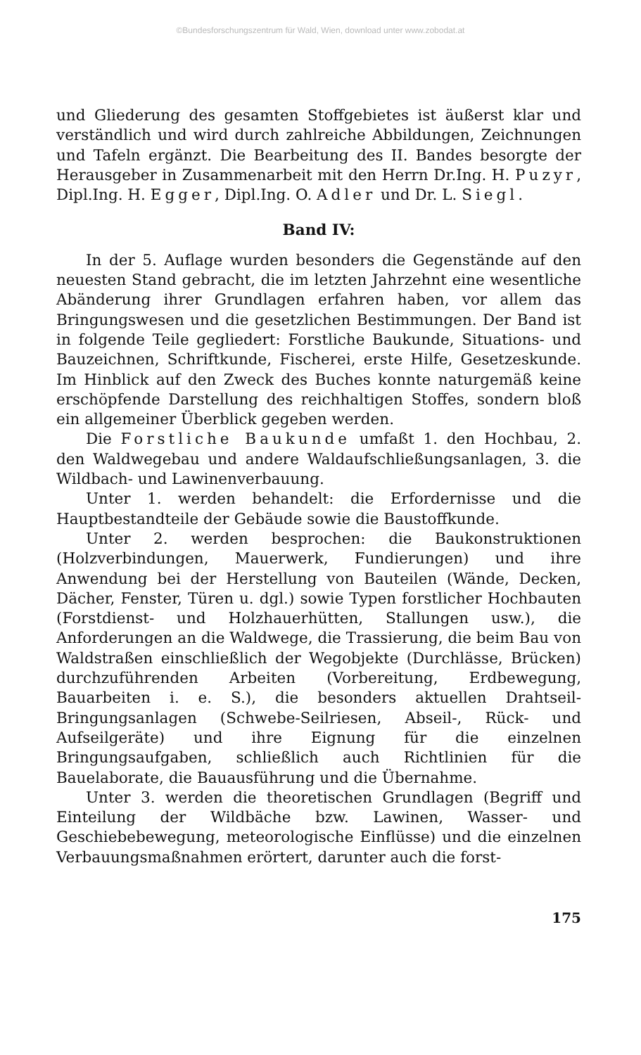©Bundesforschungszentrum für Wald, Wien, download unter www.zobodat.at
und Gliederung des gesamten Stoffgebietes ist äußerst klar und verständlich und wird durch zahlreiche Abbildungen, Zeichnungen und Tafeln ergänzt. Die Bearbeitung des II. Bandes besorgte der Herausgeber in Zusammenarbeit mit den Herrn Dr.Ing. H. Puzyr, Dipl.Ing. H. Egger, Dipl.Ing. O. Adler und Dr. L. Siegl.
Band IV:
In der 5. Auflage wurden besonders die Gegenstände auf den neuesten Stand gebracht, die im letzten Jahrzehnt eine wesentliche Abänderung ihrer Grundlagen erfahren haben, vor allem das Bringungswesen und die gesetzlichen Bestimmungen. Der Band ist in folgende Teile gegliedert: Forstliche Baukunde, Situations- und Bauzeichnen, Schriftkunde, Fischerei, erste Hilfe, Gesetzeskunde. Im Hinblick auf den Zweck des Buches konnte naturgemäß keine erschöpfende Darstellung des reichhaltigen Stoffes, sondern bloß ein allgemeiner Überblick gegeben werden.
Die Forstliche Baukunde umfaßt 1. den Hochbau, 2. den Waldwegebau und andere Waldaufschließungsanlagen, 3. die Wildbach- und Lawinenverbauung.
Unter 1. werden behandelt: die Erfordernisse und die Hauptbestandteile der Gebäude sowie die Baustoffkunde.
Unter 2. werden besprochen: die Baukonstruktionen (Holzverbindungen, Mauerwerk, Fundierungen) und ihre Anwendung bei der Herstellung von Bauteilen (Wände, Decken, Dächer, Fenster, Türen u. dgl.) sowie Typen forstlicher Hochbauten (Forstdienst- und Holzhauerhütten, Stallungen usw.), die Anforderungen an die Waldwege, die Trassierung, die beim Bau von Waldstraßen einschließlich der Wegobjekte (Durchlässe, Brücken) durchzuführenden Arbeiten (Vorbereitung, Erdbewegung, Bauarbeiten i. e. S.), die besonders aktuellen Drahtseil-Bringungsanlagen (Schwebe-Seilriesen, Abseil-, Rück- und Aufseilgeräte) und ihre Eignung für die einzelnen Bringungsaufgaben, schließlich auch Richtlinien für die Bauelaborate, die Bauausführung und die Übernahme.
Unter 3. werden die theoretischen Grundlagen (Begriff und Einteilung der Wildbäche bzw. Lawinen, Wasser- und Geschiebebewegung, meteorologische Einflüsse) und die einzelnen Verbauungsmaßnahmen erörtert, darunter auch die forst-
175